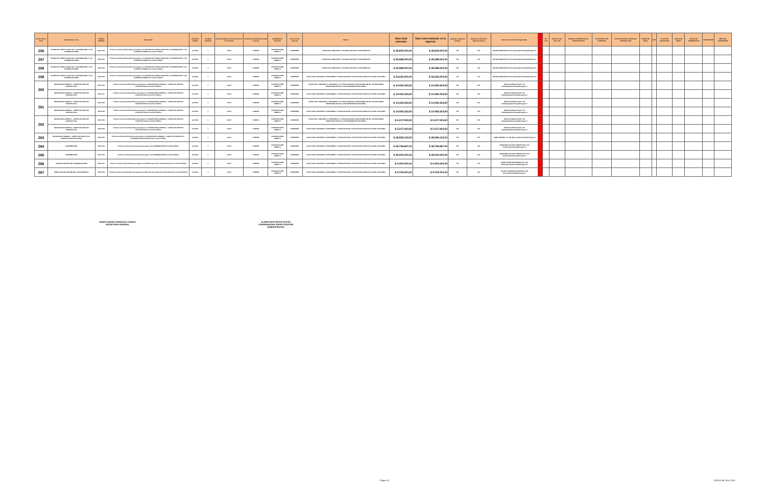| No de Orden o linea | Dependencia o área | Códigos UNSPSC | Descripción | Unidad de Medida | Cantidad estimada | Fecha estimada de inicio de proceso de selección | Duración estimada del contrato en meses | Modalidad de selección | Fuente de los recursos | Rubros | Valor total estimado | Valor total estimado en la vigencia | ¿Requiere vigencias futuras? | Estado de solicitud de vigencias futuras | Datos de contacto del responsable | | No. CTO | VALOR TOTAL DEL CTO | ADICION O REDUCCION AL CONTRATO EN $ | VALOR NETO DEL CONTRATO | VALOR NETO DEL CONTRATO VIGENCIA 2018 | FORMA DE PAGO | CDP | PLAZO DE EJECUCION | FECHA DE INICIO | FECHA DE TERMINACION | SUPERVISOR | AREA DEL SUPERVISOR |
| --- | --- | --- | --- | --- | --- | --- | --- | --- | --- | --- | --- | --- | --- | --- | --- | --- | --- | --- | --- | --- | --- | --- | --- | --- | --- | --- | --- | --- |
| 256 | OFICINA DE TECNOLOGIAS DE LA INFORMACION Y LAS COMUNICACIONES | 80101706 | Prestar servicios profesionales para apoyar a la OFICINA DE TECNOLOGIAS DE LA INFORMACION Y LAS COMUNICACIONES de Función Pública | GLOBAL | 1 | JULIO | 5 MESES | CONTRATACIÓN DIRECTA | INVERSIÓN | C-0599-1000-2 RECURSO 11 TECNOLOGÍAS DE LA INFORMACION | $ 35.805.000,00 | $ 35.805.000,00 | NO | N/A | ROGER QUIRAMA Ext 500 rquirama@funcionpublica.gov.co | | | | | | | | | | | | | |
| 257 | OFICINA DE TECNOLOGIAS DE LA INFORMACION Y LAS COMUNICACIONES | 80101706 | Prestar servicios profesionales para apoyar a la OFICINA DE TECNOLOGIAS DE LA INFORMACION Y LAS COMUNICACIONES de Función Pública | GLOBAL | 1 | JULIO | 5 MESES | CONTRATACIÓN DIRECTA | INVERSIÓN | C-0599-1000-2 RECURSO 11 TECNOLOGÍAS DE LA INFORMACION | $ 35.588.000,00 | $ 35.588.000,00 | NO | N/A | ROGER QUIRAMA Ext 500 rquirama@funcionpublica.gov.co | | | | | | | | | | | | | |
| 258 | OFICINA DE TECNOLOGIAS DE LA INFORMACION Y LAS COMUNICACIONES | 80101706 | Prestar servicios profesionales para apoyar a la OFICINA DE TECNOLOGIAS DE LA INFORMACION Y LAS COMUNICACIONES de Función Pública | GLOBAL | 1 | JULIO | 5 MESES | CONTRATACIÓN DIRECTA | INVERSIÓN | C-0599-1000-2 RECURSO 11 TECNOLOGÍAS DE LA INFORMACION | $ 35.588.000,00 | $ 35.588.000,00 | NO | N/A | ROGER QUIRAMA Ext 500 rquirama@funcionpublica.gov.co | | | | | | | | | | | | | |
| 259 | OFICINA DE TECNOLOGIAS DE LA INFORMACION Y LAS COMUNICACIONES | 80101706 | Prestar servicios profesionales para apoyar a la OFICINA DE TECNOLOGIAS DE LA INFORMACION Y LAS COMUNICACIONES de Función Pública | GLOBAL | 1 | JULIO | 5 MESES | CONTRATACIÓN DIRECTA | INVERSIÓN | C-0505 1000-2 RECURSO 11 IMPLEMENT Y FORTALECIM DE LAS POLÍTICAS PÚBLICAS A NIVEL NACIONAL | $ 33.635.000,00 | $ 33.635.000,00 | NO | N/A | ROGER QUIRAMA Ext 500 rquirama@funcionpublica.gov.co | | | | | | | | | | | | | |
| 260 | SECRETARIA GENERAL - GRUPO DE GESTION CONTRACTUAL | 80101706 | Prestar servicios profesionales para apoyar a la SECRETARIA GENERAL - GRUPO DE GESTION CONTRACTUALde Función Pública | GLOBAL | 1 | JULIO | 5 MESES | CONTRATACIÓN DIRECTA | INVERSIÓN | C-0505-1000-1 RECURSO 11 DESARROLLO Y FORTALECIM DE CAPACIDADES DE DE LAS ENTIDADES TERRITORIALES DE LA CIRCUNSCRIPCION NACIONAL | $ 14.083.333,50 | $ 14.083.333,50 | NO | N/A | DORIS ATAHUALPA EXT. 401 datahualpa@funcionpublica.gov.co | | | | | | | | | | | | | |
| | SECRETARIA GENERAL - GRUPO DE GESTION CONTRACTUAL | 80101707 | Prestar servicios profesionales para apoyar a la SECRETARIA GENERAL - GRUPO DE GESTION CONTRACTUALde Función Pública | GLOBAL | 1 | JULIO | 5 MESES | CONTRATACIÓN DIRECTA | INVERSIÓN | C-0505 1000-2 RECURSO 11 IMPLEMENT Y FORTALECIM DE LAS POLÍTICAS PÚBLICAS A NIVEL NACIONAL | $ 14.083.333,50 | $ 14.083.333,50 | NO | N/A | DORIS ATAHUALPA EXT. 401 datahualpa@funcionpublica.gov.co | | | | | | | | | | | | | |
| 261 | SECRETARIA GENERAL - GRUPO DE GESTION CONTRACTUAL | 80101706 | Prestar servicios profesionales para apoyar a la SECRETARIA GENERAL - GRUPO DE GESTION CONTRACTUALde Función Pública | GLOBAL | 1 | JULIO | 5 MESES | CONTRATACIÓN DIRECTA | INVERSIÓN | C-0505-1000-1 RECURSO 11 DESARROLLO Y FORTALECIM DE CAPACIDADES DE DE LAS ENTIDADES TERRITORIALES DE LA CIRCUNSCRIPCION NACIONAL | $ 14.083.333,50 | $ 14.083.333,50 | NO | N/A | DORIS ATAHUALPA EXT. 401 datahualpa@funcionpublica.gov.co | | | | | | | | | | | | | |
| | SECRETARIA GENERAL - GRUPO DE GESTION CONTRACTUAL | 80101706 | Prestar servicios profesionales para apoyar a la SECRETARIA GENERAL - GRUPO DE GESTION CONTRACTUALde Función Pública | GLOBAL | 1 | JULIO | 5 MESES | CONTRATACIÓN DIRECTA | INVERSIÓN | C-0505 1000-2 RECURSO 11 IMPLEMENT Y FORTALECIM DE LAS POLÍTICAS PÚBLICAS A NIVEL NACIONAL | $ 14.083.333,50 | $ 14.083.333,50 | NO | N/A | DORIS ATAHUALPA EXT. 401 datahualpa@funcionpublica.gov.co | | | | | | | | | | | | | |
| 262 | SECRETARIA GENERAL - GRUPO DE GESTION CONTRACTUAL | 80101706 | Prestar servicios profesionales para apoyar a la SECRETARIA GENERAL - GRUPO DE GESTION CONTRACTUALde Función Pública | GLOBAL | 1 | JULIO | 5 MESES | CONTRATACIÓN DIRECTA | INVERSIÓN | C-0505-1000-1 RECURSO 11 DESARROLLO Y FORTALECIM DE CAPACIDADES DE DE LAS ENTIDADES TERRITORIALES DE LA CIRCUNSCRIPCION NACIONAL | $ 5.217.933,50 | $ 5.217.933,50 | NO | N/A | DORIS ATAHUALPA EXT. 401 datahualpa@funcionpublica.gov.co | | | | | | | | | | | | | |
| | SECRETARIA GENERAL - GRUPO DE GESTION CONTRACTUAL | 80101706 | Prestar servicios profesionales para apoyar a la SECRETARIA GENERAL - GRUPO DE GESTION CONTRACTUALde Función Pública | GLOBAL | 1 | JULIO | 5 MESES | CONTRATACIÓN DIRECTA | INVERSIÓN | C-0505 1000-2 RECURSO 11 IMPLEMENT Y FORTALECIM DE LAS POLÍTICAS PÚBLICAS A NIVEL NACIONAL | $ 5.217.933,50 | $ 5.217.933,50 | NO | N/A | DORIS ATAHUALPA EXT. 401 datahualpa@funcionpublica.gov.co | | | | | | | | | | | | | |
| 263 | SECRETARIA GENERAL - GRUPO DE SERVICIO AL CIUDADANO INSTITUCIONAL | 80101706 | Prestar servicios profesionales para apoyar a la SECRETARIA GENERAL - GRUPO DE SERVICIO AL CIUDADANO INSTITUCIONALde Función Pública | GLOBAL | 1 | JULIO | 5 MESES | CONTRATACIÓN DIRECTA | INVERSIÓN | C-0505 1000-2 RECURSO 11 IMPLEMENT Y FORTALECIM DE LAS POLÍTICAS PÚBLICAS A NIVEL NACIONAL | $ 28.596.133,00 | $ 28.596.133,00 | NO | N/A | JAIME JIMENEZ ext. 300 jjimenez@funcionpublica.gov.co | | | | | | | | | | | | | |
| 264 | SUBDIRECCIÓN | 80101706 | Prestar servicios profesionales para apoyar a la SUBDIRECCIÓNde Función Pública | GLOBAL | 1 | JULIO | 5 MESES | CONTRATACIÓN DIRECTA | INVERSIÓN | C-0505 1000-2 RECURSO 11 IMPLEMENT Y FORTALECIM DE LAS POLÍTICAS PÚBLICAS A NIVEL NACIONAL | $ 46.756.667,00 | $ 46.756.667,00 | NO | N/A | FERNANDO AUGUSTO MEDINA EXT. 910 fmedina@funcionpublica.gov.co | | | | | | | | | | | | | |
| 265 | SUBDIRECCIÓN | 80101706 | Prestar servicios profesionales para apoyar a la SUBDIRECCIÓNde Función Pública | GLOBAL | 1 | JULIO | 5 MESES | CONTRATACIÓN DIRECTA | INVERSIÓN | C-0505 1000-2 RECURSO 11 IMPLEMENT Y FORTALECIM DE LAS POLÍTICAS PÚBLICAS A NIVEL NACIONAL | $ 49.500.000,00 | $ 49.500.000,00 | NO | N/A | FERNANDO AUGUSTO MEDINA EXT. 910 fmedina@funcionpublica.gov.co | | | | | | | | | | | | | |
| 266 | OFICINA ASESORA DE COMUNICACIONES | 80101707 | Prestar servicios profesionales para apoyar a la Oficina Asesora de Comunicaciones de Función Pública | GLOBAL | 1 | JULIO | 2 MESES | CONTRATACIÓN DIRECTA | INVERSIÓN | C-0505 1000-2 RECURSO 11 IMPLEMENT Y FORTALECIM DE LAS POLÍTICAS PÚBLICAS A NIVEL NACIONAL | $ 9.400.000,00 | $ 9.400.000,00 | NO | N/A | DIANA MARÍA BOHORQUEZ EXT. 520 dbohorquez@funcionpublica.gov.co | | | | | | | | | | | | | |
| 267 | DIRECCIÓN DE GESTIÓN DEL CONOCIMIENTO | 80101706 | Prestar servicios profesionales para apoyar a la Dirección de Gestión del Conocimiento de Función Pública | GLOBAL | 1 | JULIO | 2 MESES | CONTRATACIÓN DIRECTA | INVERSIÓN | C-0505 1000-2 RECURSO 11 IMPLEMENT Y FORTALECIM DE LAS POLÍTICAS PÚBLICAS A NIVEL NACIONAL | $ 9.794.000,00 | $ 9.794.000,00 | NO | N/A | JULIANA TORRES QUIJANO EXT. 920 jtorres@funcionpublica.gov.co | | | | | | | | | | | | | |
ANGELA MARÍA GONZÁLEZ LOZADA
SECRETARIA GENERAL
GLORIA RUTH MUTIS GAITÁN
COORDINADORA GRUPO GESTIÓN ADMINISTRATIVA
Página 10 2018-01-04_PAA_2018